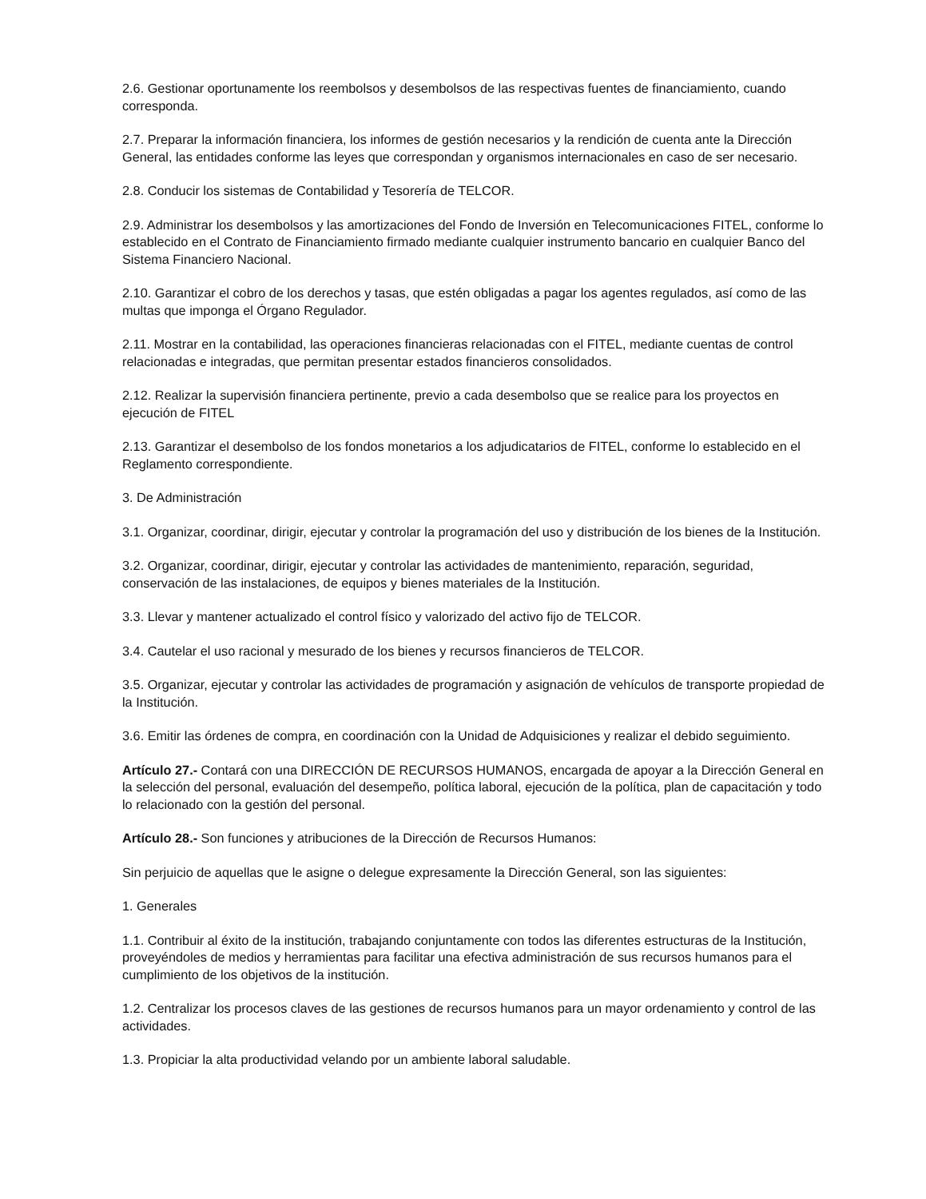2.6. Gestionar oportunamente los reembolsos y desembolsos de las respectivas fuentes de financiamiento, cuando corresponda.
2.7. Preparar la información financiera, los informes de gestión necesarios y la rendición de cuenta ante la Dirección General, las entidades conforme las leyes que correspondan y organismos internacionales en caso de ser necesario.
2.8. Conducir los sistemas de Contabilidad y Tesorería de TELCOR.
2.9. Administrar los desembolsos y las amortizaciones del Fondo de Inversión en Telecomunicaciones FITEL, conforme lo establecido en el Contrato de Financiamiento firmado mediante cualquier instrumento bancario en cualquier Banco del Sistema Financiero Nacional.
2.10. Garantizar el cobro de los derechos y tasas, que estén obligadas a pagar los agentes regulados, así como de las multas que imponga el Órgano Regulador.
2.11. Mostrar en la contabilidad, las operaciones financieras relacionadas con el FITEL, mediante cuentas de control relacionadas e integradas, que permitan presentar estados financieros consolidados.
2.12. Realizar la supervisión financiera pertinente, previo a cada desembolso que se realice para los proyectos en ejecución de FITEL
2.13. Garantizar el desembolso de los fondos monetarios a los adjudicatarios de FITEL, conforme lo establecido en el Reglamento correspondiente.
3. De Administración
3.1. Organizar, coordinar, dirigir, ejecutar y controlar la programación del uso y distribución de los bienes de la Institución.
3.2. Organizar, coordinar, dirigir, ejecutar y controlar las actividades de mantenimiento, reparación, seguridad, conservación de las instalaciones, de equipos y bienes materiales de la Institución.
3.3. Llevar y mantener actualizado el control físico y valorizado del activo fijo de TELCOR.
3.4. Cautelar el uso racional y mesurado de los bienes y recursos financieros de TELCOR.
3.5. Organizar, ejecutar y controlar las actividades de programación y asignación de vehículos de transporte propiedad de la Institución.
3.6. Emitir las órdenes de compra, en coordinación con la Unidad de Adquisiciones y realizar el debido seguimiento.
Artículo 27.- Contará con una DIRECCIÓN DE RECURSOS HUMANOS, encargada de apoyar a la Dirección General en la selección del personal, evaluación del desempeño, política laboral, ejecución de la política, plan de capacitación y todo lo relacionado con la gestión del personal.
Artículo 28.- Son funciones y atribuciones de la Dirección de Recursos Humanos:
Sin perjuicio de aquellas que le asigne o delegue expresamente la Dirección General, son las siguientes:
1. Generales
1.1. Contribuir al éxito de la institución, trabajando conjuntamente con todos las diferentes estructuras de la Institución, proveyéndoles de medios y herramientas para facilitar una efectiva administración de sus recursos humanos para el cumplimiento de los objetivos de la institución.
1.2. Centralizar los procesos claves de las gestiones de recursos humanos para un mayor ordenamiento y control de las actividades.
1.3. Propiciar la alta productividad velando por un ambiente laboral saludable.